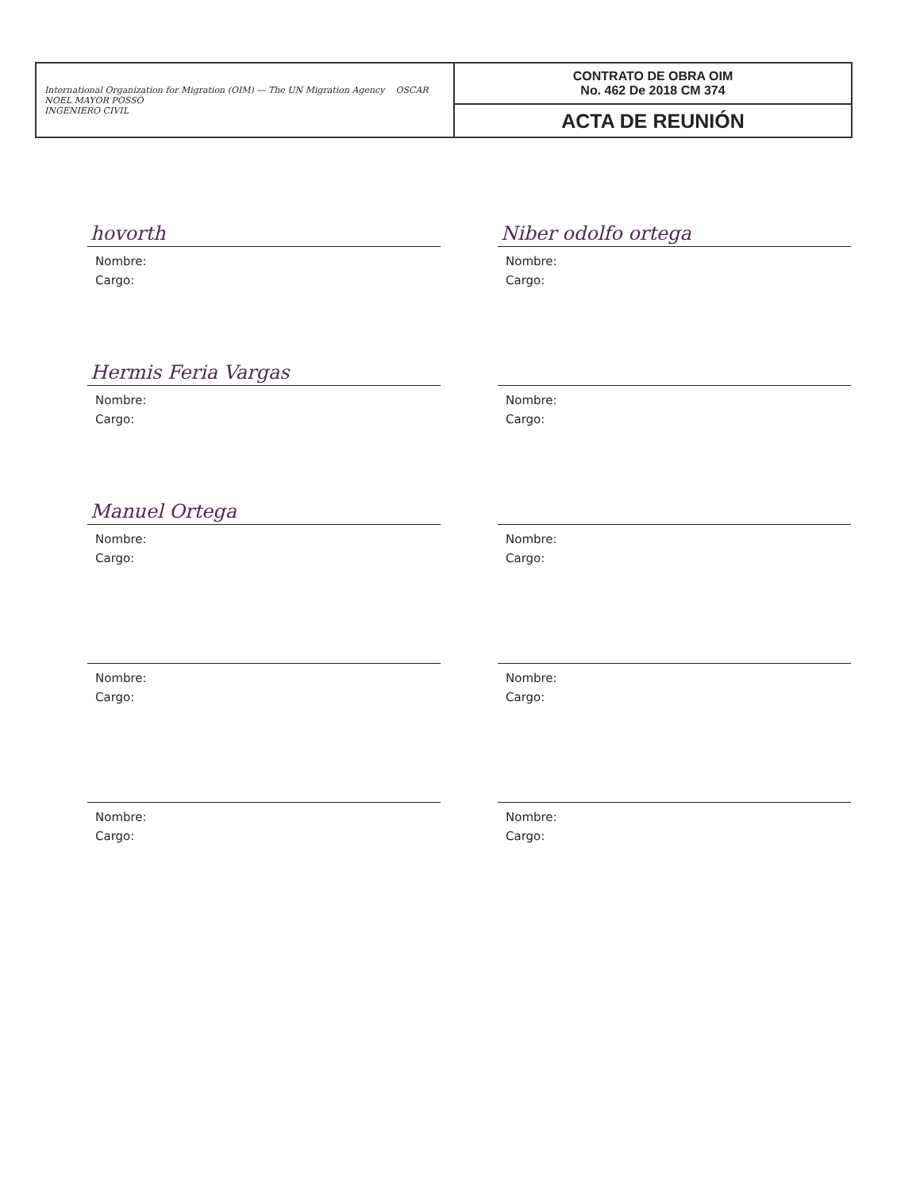| International Organization for Migration (OIM) — The UN Migration Agency OSCAR NOEL MAYOR POSSO INGENIERO CIVIL | CONTRATO DE OBRA OIM No. 462 De 2018 CM 374 |
| | ACTA DE REUNIÓN |
hovorth
Nombre:
Cargo:
Niber odolfo ortega
Nombre:
Cargo:
Hermis Feria Vargas
Nombre:
Cargo:
Nombre:
Cargo:
Manuel Ortega
Nombre:
Cargo:
Nombre:
Cargo:
Nombre:
Cargo:
Nombre:
Cargo:
Nombre:
Cargo:
Nombre:
Cargo: